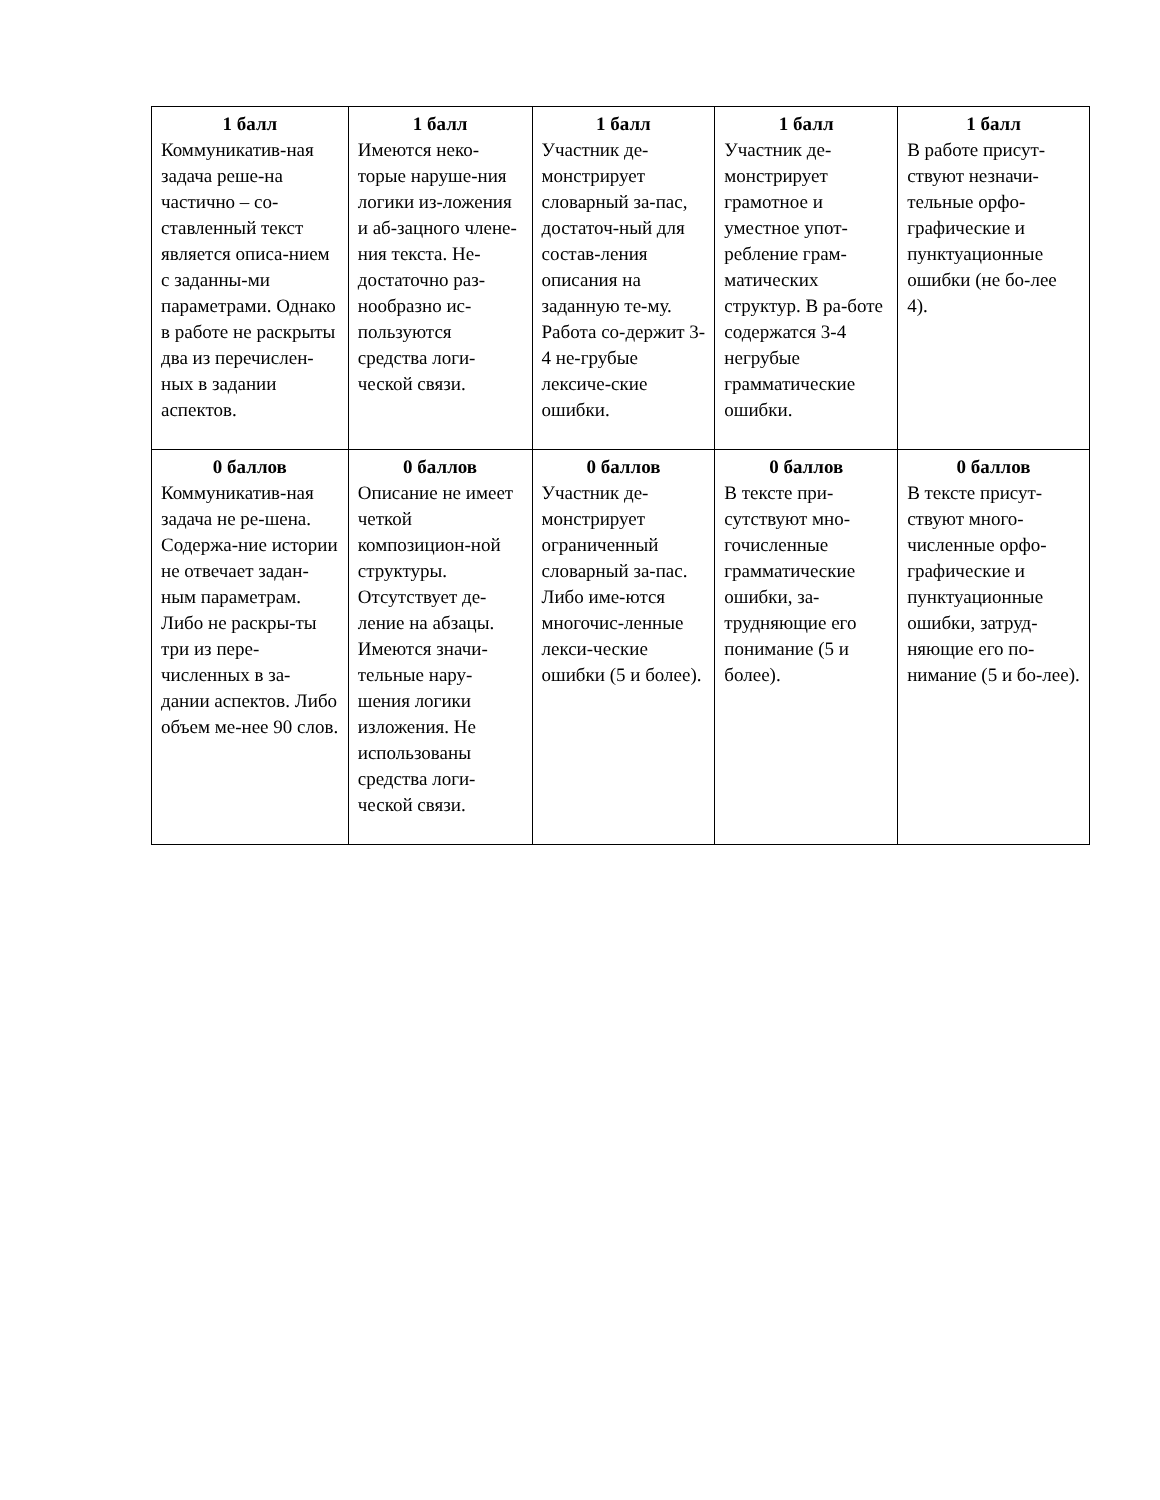| 1 балл Коммуникатив-ная задача реше-на частично – со-ставленный текст является описа-нием с заданны-ми параметрами. Однако в работе не раскрыты два из перечислен-ных в задании аспектов. | 1 балл Имеются неко-торые наруше-ния логики из-ложения и аб-зацного члене-ния текста. Не-достаточно раз-нообразно ис-пользуются средства логи-ческой связи. | 1 балл Участник де-монстрирует словарный за-пас, достаточ-ный для состав-ления описания на заданную те-му. Работа со-держит 3-4 не-грубые лексиче-ские ошибки. | 1 балл Участник де-монстрирует грамотное и уместное упот-ребление грам-матических структур. В ра-боте содержатся 3-4 негрубые грамматические ошибки. | 1 балл В работе присут-ствуют незначи-тельные орфо-графические и пунктуационные ошибки (не бо-лее 4). |
| 0 баллов Коммуникатив-ная задача не ре-шена. Содержа-ние истории не отвечает задан-ным параметрам. Либо не раскры-ты три из пере-численных в за-дании аспектов. Либо объем ме-нее 90 слов. | 0 баллов Описание не имеет четкой композицион-ной структуры. Отсутствует де-ление на абзацы. Имеются значи-тельные нару-шения логики изложения. Не использованы средства логи-ческой связи. | 0 баллов Участник де-монстрирует ограниченный словарный за-пас. Либо име-ются многочис-ленные лекси-ческие ошибки (5 и более). | 0 баллов В тексте при-сутствуют мно-гочисленные грамматические ошибки, за-трудняющие его понимание (5 и более). | 0 баллов В тексте присут-ствуют много-численные орфо-графические и пунктуационные ошибки, затруд-няющие его по-нимание (5 и бо-лее). |